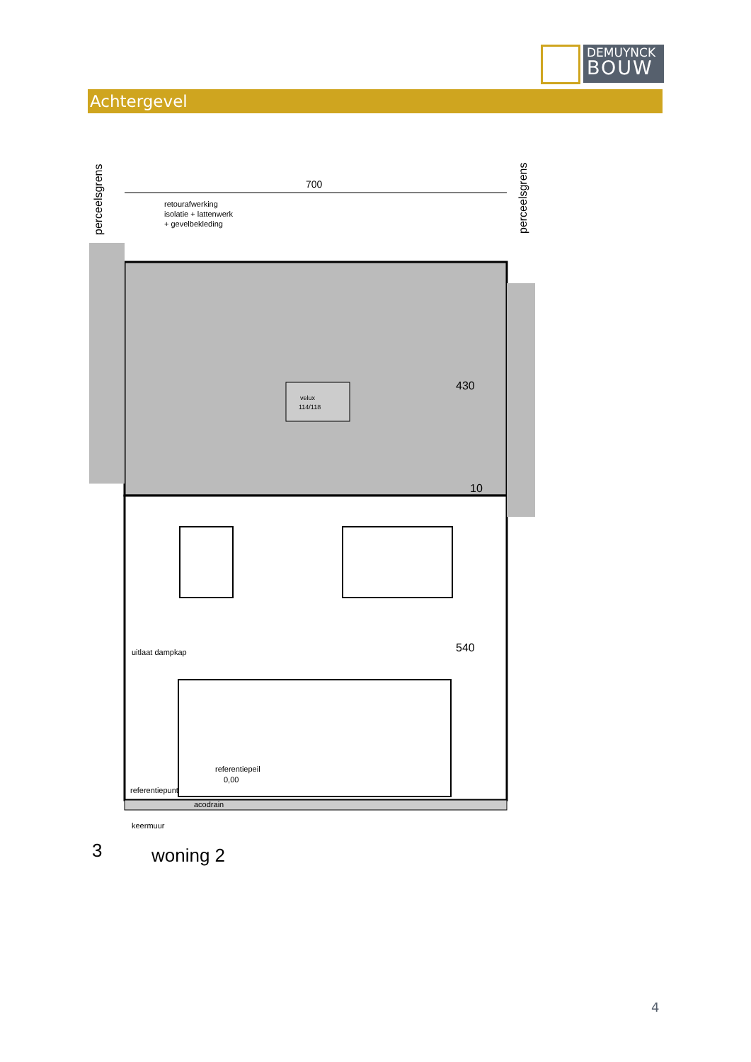DEMUYNCK
BOUW
Achtergevel
perceelsgrens
perceelsgrens
700
retourafwerking
isolatie + lattenwerk
+ gevelbekleding
velux
114/118
430
10
540
uitlaat dampkap
referentiepeil
0,00
acodrain
referentiepunt
keermuur
3
woning 2
4